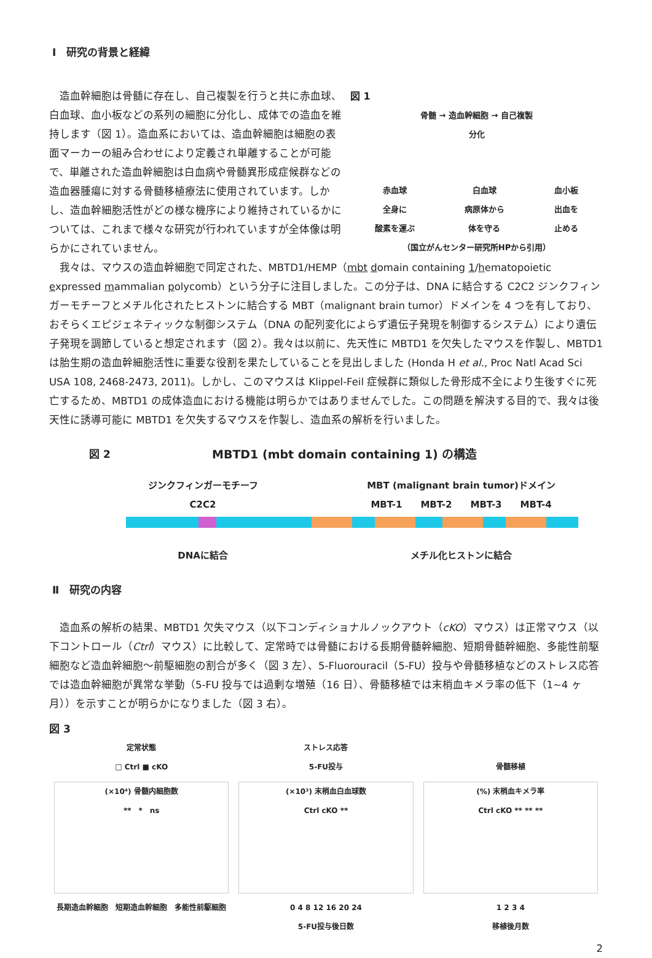Ⅰ　研究の背景と経緯
造血幹細胞は骨髄に存在し、自己複製を行うと共に赤血球、白血球、血小板などの系列の細胞に分化し、成体での造血を維持します（図 1）。造血系においては、造血幹細胞は細胞の表面マーカーの組み合わせにより定義され単離することが可能で、単離された造血幹細胞は白血病や骨髄異形成症候群などの造血器腫瘍に対する骨髄移植療法に使用されています。しかし、造血幹細胞活性がどの様な機序により維持されているかについては、これまで様々な研究が行われていますが全体像は明らかにされていません。
図 1
骨髄 → 造血幹細胞 → 自己複製
分化
赤血球
全身に
酸素を運ぶ 白血球
病原体から
体を守る 血小板
出血を
止める
（国立がんセンター研究所HPから引用）
我々は、マウスの造血幹細胞で同定された、MBTD1/HEMP（mbt domain containing 1/hematopoietic expressed mammalian polycomb）という分子に注目しました。この分子は、DNA に結合する C2C2 ジンクフィンガーモチーフとメチル化されたヒストンに結合する MBT（malignant brain tumor）ドメインを 4 つを有しており、おそらくエピジェネティックな制御システム（DNA の配列変化によらず遺伝子発現を制御するシステム）により遺伝子発現を調節していると想定されます（図 2）。我々は以前に、先天性に MBTD1 を欠失したマウスを作製し、MBTD1 は胎生期の造血幹細胞活性に重要な役割を果たしていることを見出しました (Honda H et al., Proc Natl Acad Sci USA 108, 2468-2473, 2011)。しかし、このマウスは Klippel-Feil 症候群に類似した骨形成不全により生後すぐに死亡するため、MBTD1 の成体造血における機能は明らかではありませんでした。この問題を解決する目的で、我々は後天性に誘導可能に MBTD1 を欠失するマウスを作製し、造血系の解析を行いました。
図 2 MBTD1 (mbt domain containing 1) の構造
ジンクフィンガーモチーフ
C2C2 MBT (malignant brain tumor)ドメイン
MBT-1　　MBT-2　　MBT-3　　MBT-4
DNAに結合 メチル化ヒストンに結合
Ⅱ　研究の内容
造血系の解析の結果、MBTD1 欠失マウス（以下コンディショナルノックアウト（cKO）マウス）は正常マウス（以下コントロール（Ctrl）マウス）に比較して、定常時では骨髄における長期骨髄幹細胞、短期骨髄幹細胞、多能性前駆細胞など造血幹細胞～前駆細胞の割合が多く（図 3 左）、5-Fluorouracil（5-FU）投与や骨髄移植などのストレス応答では造血幹細胞が異常な挙動（5-FU 投与では過剰な増殖（16 日）、骨髄移植では末梢血キメラ率の低下（1~4 ヶ月））を示すことが明らかになりました（図 3 右）。
図 3
定常状態
□ Ctrl ■ cKO
(×10⁴) 骨髄内細胞数
**　*　ns
長期造血幹細胞　短期造血幹細胞　多能性前駆細胞
ストレス応答
5-FU投与
(×10³) 末梢血白血球数
Ctrl cKO **
0 4 8 12 16 20 24
5-FU投与後日数
骨髄移植
(%) 末梢血キメラ率
Ctrl cKO ** ** **
1 2 3 4
移植後月数
2